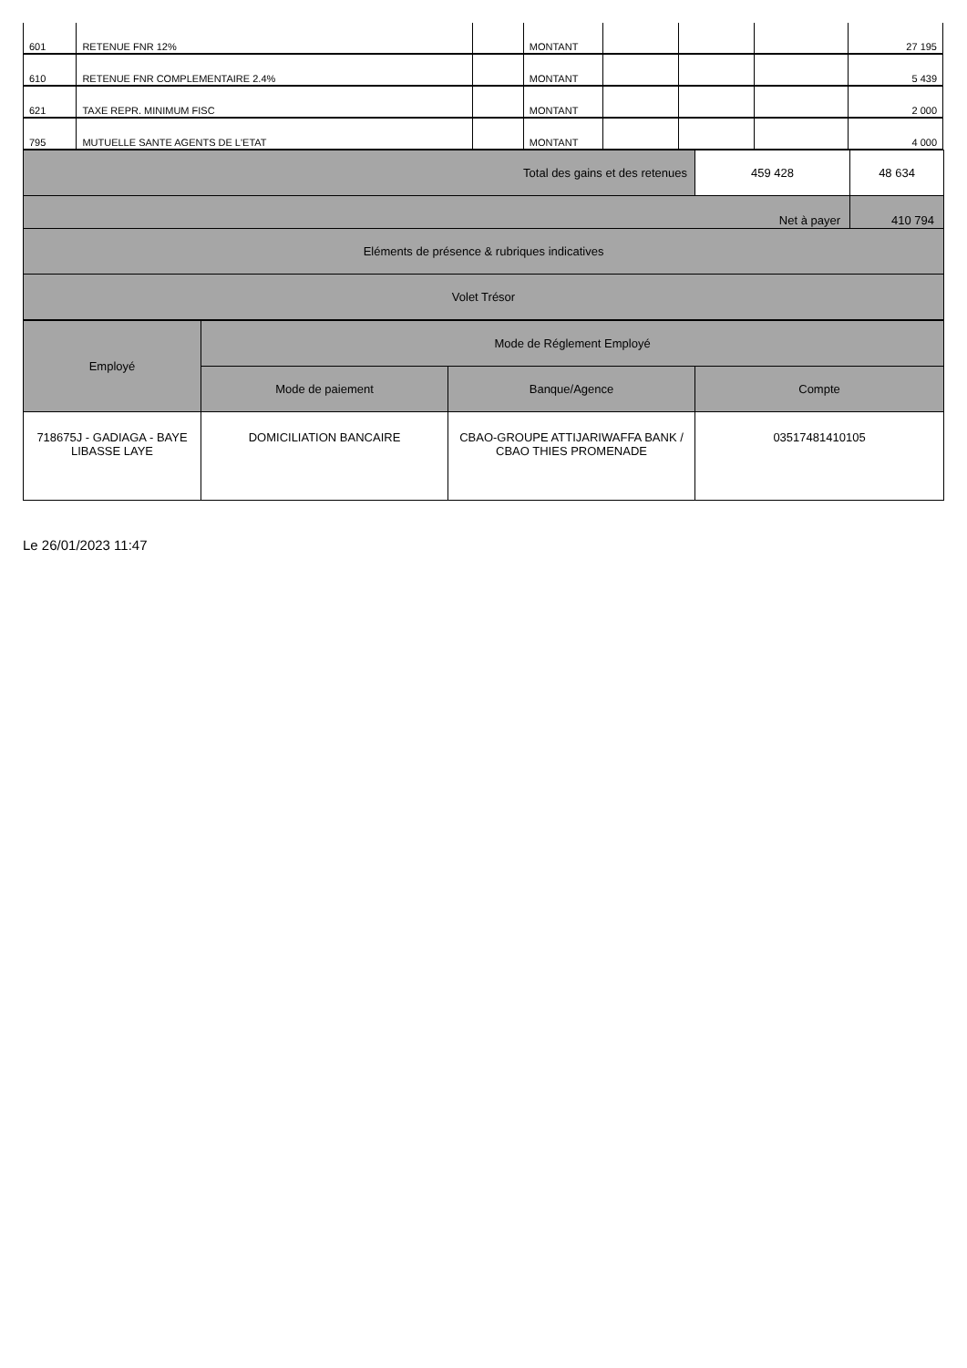| 601 | RETENUE FNR 12% | | MONTANT | | | | 27 195 |
| 610 | RETENUE FNR COMPLEMENTAIRE 2.4% | | MONTANT | | | | 5 439 |
| 621 | TAXE REPR. MINIMUM FISC | | MONTANT | | | | 2 000 |
| 795 | MUTUELLE SANTE AGENTS DE L'ETAT | | MONTANT | | | | 4 000 |
| Total des gains et des retenues | 459 428 | 48 634 |
| Net à payer | | 410 794 |
| Eléments de présence & rubriques indicatives | | |
| Volet Trésor | | |
| Employé | Mode de Réglement Employé | | |
| --- | --- | --- | --- |
| | Mode de paiement | Banque/Agence | Compte |
| 718675J - GADIAGA - BAYE LIBASSE LAYE | DOMICILIATION BANCAIRE | CBAO-GROUPE ATTIJARIWAFFA BANK / CBAO THIES PROMENADE | 03517481410105 |
Le 26/01/2023 11:47